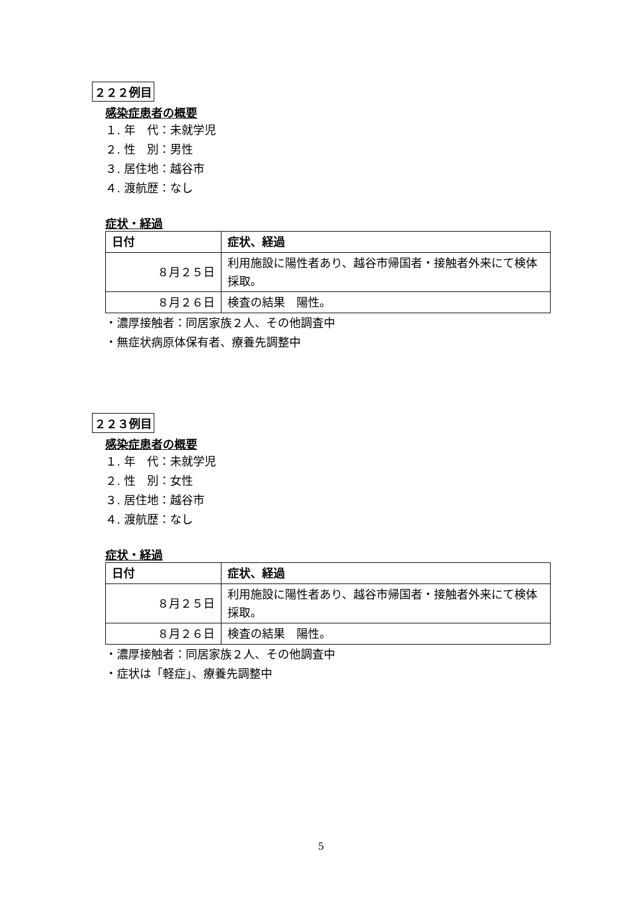２２２例目
感染症患者の概要
１. 年　代：未就学児
２. 性　別：男性
３. 居住地：越谷市
４. 渡航歴：なし
症状・経過
| 日付 | 症状、経過 |
| --- | --- |
| ８月２５日 | 利用施設に陽性者あり、越谷市帰国者・接触者外来にて検体採取。 |
| ８月２６日 | 検査の結果 陽性。 |
・濃厚接触者：同居家族２人、その他調査中
・無症状病原体保有者、療養先調整中
２２３例目
感染症患者の概要
１. 年　代：未就学児
２. 性　別：女性
３. 居住地：越谷市
４. 渡航歴：なし
症状・経過
| 日付 | 症状、経過 |
| --- | --- |
| ８月２５日 | 利用施設に陽性者あり、越谷市帰国者・接触者外来にて検体採取。 |
| ８月２６日 | 検査の結果 陽性。 |
・濃厚接触者：同居家族２人、その他調査中
・症状は「軽症」、療養先調整中
5